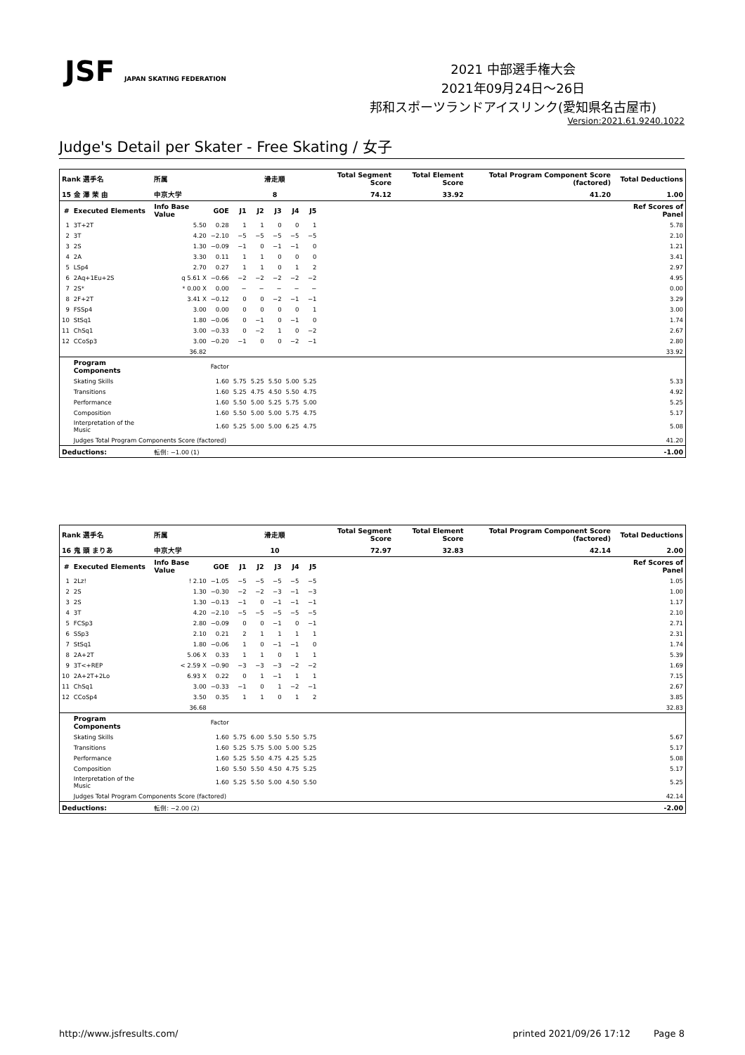JSF JAPAN SKATING FEDERATION
2021 中部選手権大会
2021年09月24日～26日
邦和スポーツランドアイスリンク(愛知県名古屋市)
Version:2021.61.9240.1022
Judge's Detail per Skater - Free Skating / 女子
| Rank 選手名 | | 所属 | | 滑走順 | | | | | Total Segment Score | Total Element Score | Total Program Component Score (factored) | Total Deductions |
| --- | --- | --- | --- | --- | --- | --- | --- | --- | --- | --- | --- | --- |
| 15 金 澤 茉 由 | | 中京大学 | | 8 | | | | | 74.12 | 33.92 | 41.20 | 1.00 |
| # | Executed Elements | Info Base Value | GOE | J1 | J2 | J3 | J4 | J5 | | | | Ref Scores of Panel |
| 1 | 3T+2T | 5.50 | 0.28 | 1 | 1 | 0 | 0 | 1 | | | | 5.78 |
| 2 | 3T | 4.20 | −2.10 | −5 | −5 | −5 | −5 | −5 | | | | 2.10 |
| 3 | 2S | 1.30 | −0.09 | −1 | 0 | −1 | −1 | 0 | | | | 1.21 |
| 4 | 2A | 3.30 | 0.11 | 1 | 1 | 0 | 0 | 0 | | | | 3.41 |
| 5 | LSp4 | 2.70 | 0.27 | 1 | 1 | 0 | 1 | 2 | | | | 2.97 |
| 6 | 2Aq+1Eu+2S | q 5.61 X | −0.66 | −2 | −2 | −2 | −2 | −2 | | | | 4.95 |
| 7 | 2S* | * 0.00 X | 0.00 | − | − | − | − | − | | | | 0.00 |
| 8 | 2F+2T | 3.41 X | −0.12 | 0 | 0 | −2 | −1 | −1 | | | | 3.29 |
| 9 | FSSp4 | 3.00 | 0.00 | 0 | 0 | 0 | 0 | 1 | | | | 3.00 |
| 10 | StSq1 | 1.80 | −0.06 | 0 | −1 | 0 | −1 | 0 | | | | 1.74 |
| 11 | ChSq1 | 3.00 | −0.33 | 0 | −2 | 1 | 0 | −2 | | | | 2.67 |
| 12 | CCoSp3 | 3.00 | −0.20 | −1 | 0 | 0 | −2 | −1 | | | | 2.80 |
| | | 36.82 | | | | | | | | | | 33.92 |
| | Program Components | | Factor | | | | | | | | | |
| | Skating Skills | | 1.60 | 5.75 | 5.25 | 5.50 | 5.00 | 5.25 | | | | 5.33 |
| | Transitions | | 1.60 | 5.25 | 4.75 | 4.50 | 5.50 | 4.75 | | | | 4.92 |
| | Performance | | 1.60 | 5.50 | 5.00 | 5.25 | 5.75 | 5.00 | | | | 5.25 |
| | Composition | | 1.60 | 5.50 | 5.00 | 5.00 | 5.75 | 4.75 | | | | 5.17 |
| | Interpretation of the Music | | 1.60 | 5.25 | 5.00 | 5.00 | 6.25 | 4.75 | | | | 5.08 |
| | Judges Total Program Components Score (factored) | | | | | | | | | | | 41.20 |
| Deductions: | | 転倒: −1.00 (1) | | | | | | | | | | -1.00 |
| Rank 選手名 | | 所属 | | 滑走順 | | | | | Total Segment Score | Total Element Score | Total Program Component Score (factored) | Total Deductions |
| --- | --- | --- | --- | --- | --- | --- | --- | --- | --- | --- | --- | --- |
| 16 鬼 頭 まりあ | | 中京大学 | | 10 | | | | | 72.97 | 32.83 | 42.14 | 2.00 |
| # | Executed Elements | Info Base Value | GOE | J1 | J2 | J3 | J4 | J5 | | | | Ref Scores of Panel |
| 1 | 2Lz! | ! 2.10 | −1.05 | −5 | −5 | −5 | −5 | −5 | | | | 1.05 |
| 2 | 2S | 1.30 | −0.30 | −2 | −2 | −3 | −1 | −3 | | | | 1.00 |
| 3 | 2S | 1.30 | −0.13 | −1 | 0 | −1 | −1 | −1 | | | | 1.17 |
| 4 | 3T | 4.20 | −2.10 | −5 | −5 | −5 | −5 | −5 | | | | 2.10 |
| 5 | FCSp3 | 2.80 | −0.09 | 0 | 0 | −1 | 0 | −1 | | | | 2.71 |
| 6 | SSp3 | 2.10 | 0.21 | 2 | 1 | 1 | 1 | 1 | | | | 2.31 |
| 7 | StSq1 | 1.80 | −0.06 | 1 | 0 | −1 | −1 | 0 | | | | 1.74 |
| 8 | 2A+2T | 5.06 X | 0.33 | 1 | 1 | 0 | 1 | 1 | | | | 5.39 |
| 9 | 3T<+REP | < 2.59 X | −0.90 | −3 | −3 | −3 | −2 | −2 | | | | 1.69 |
| 10 | 2A+2T+2Lo | 6.93 X | 0.22 | 0 | 1 | −1 | 1 | 1 | | | | 7.15 |
| 11 | ChSq1 | 3.00 | −0.33 | −1 | 0 | 1 | −2 | −1 | | | | 2.67 |
| 12 | CCoSp4 | 3.50 | 0.35 | 1 | 1 | 0 | 1 | 2 | | | | 3.85 |
| | | 36.68 | | | | | | | | | | 32.83 |
| | Program Components | | Factor | | | | | | | | | |
| | Skating Skills | | 1.60 | 5.75 | 6.00 | 5.50 | 5.50 | 5.75 | | | | 5.67 |
| | Transitions | | 1.60 | 5.25 | 5.75 | 5.00 | 5.00 | 5.25 | | | | 5.17 |
| | Performance | | 1.60 | 5.25 | 5.50 | 4.75 | 4.25 | 5.25 | | | | 5.08 |
| | Composition | | 1.60 | 5.50 | 5.50 | 4.50 | 4.75 | 5.25 | | | | 5.17 |
| | Interpretation of the Music | | 1.60 | 5.25 | 5.50 | 5.00 | 4.50 | 5.50 | | | | 5.25 |
| | Judges Total Program Components Score (factored) | | | | | | | | | | | 42.14 |
| Deductions: | | 転倒: −2.00 (2) | | | | | | | | | | -2.00 |
http://www.jsfresults.com/ printed 2021/09/26 17:12 Page 8